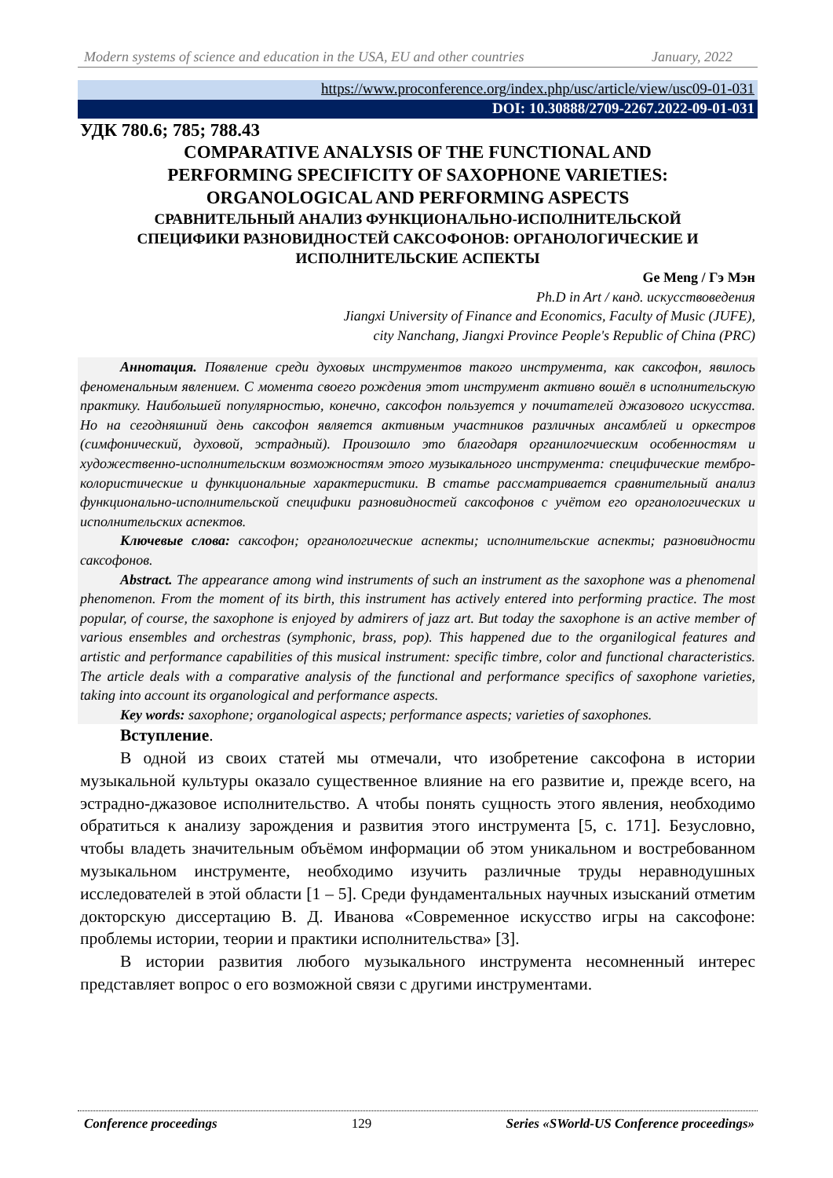Modern systems of science and education in the USA, EU and other countries January, 2022
https://www.proconference.org/index.php/usc/article/view/usc09-01-031
DOI: 10.30888/2709-2267.2022-09-01-031
УДК 780.6; 785; 788.43
COMPARATIVE ANALYSIS OF THE FUNCTIONAL AND
PERFORMING SPECIFICITY OF SAXOPHONE VARIETIES:
ORGANOLOGICAL AND PERFORMING ASPECTS
СРАВНИТЕЛЬНЫЙ АНАЛИЗ ФУНКЦИОНАЛЬНО-ИСПОЛНИТЕЛЬСКОЙ
СПЕЦИФИКИ РАЗНОВИДНОСТЕЙ САКСОФОНОВ: ОРГАНОЛОГИЧЕСКИЕ И
ИСПОЛНИТЕЛЬСКИЕ АСПЕКТЫ
Ge Meng / Гэ Мэн
Ph.D in Art / канд. искусствоведения
Jiangxi University of Finance and Economics, Faculty of Music (JUFE),
city Nanchang, Jiangxi Province People's Republic of China (PRC)
Аннотация. Появление среди духовых инструментов такого инструмента, как саксофон, явилось феноменальным явлением. С момента своего рождения этот инструмент активно вошёл в исполнительскую практику. Наибольшей популярностью, конечно, саксофон пользуется у почитателей джазового искусства. Но на сегодняшний день саксофон является активным участников различных ансамблей и оркестров (симфонический, духовой, эстрадный). Произошло это благодаря органилогчиеским особенностям и художественно-исполнительским возможностям этого музыкального инструмента: специфические тембро-колористические и функциональные характеристики. В статье рассматривается сравнительный анализ функционально-исполнительской специфики разновидностей саксофонов с учётом его органологических и исполнительских аспектов.
Ключевые слова: саксофон; органологические аспекты; исполнительские аспекты; разновидности саксофонов.
Abstract. The appearance among wind instruments of such an instrument as the saxophone was a phenomenal phenomenon. From the moment of its birth, this instrument has actively entered into performing practice. The most popular, of course, the saxophone is enjoyed by admirers of jazz art. But today the saxophone is an active member of various ensembles and orchestras (symphonic, brass, pop). This happened due to the organilogical features and artistic and performance capabilities of this musical instrument: specific timbre, color and functional characteristics. The article deals with a comparative analysis of the functional and performance specifics of saxophone varieties, taking into account its organological and performance aspects.
Key words: saxophone; organological aspects; performance aspects; varieties of saxophones.
Вступление.
В одной из своих статей мы отмечали, что изобретение саксофона в истории музыкальной культуры оказало существенное влияние на его развитие и, прежде всего, на эстрадно-джазовое исполнительство. А чтобы понять сущность этого явления, необходимо обратиться к анализу зарождения и развития этого инструмента [5, с. 171]. Безусловно, чтобы владеть значительным объёмом информации об этом уникальном и востребованном музыкальном инструменте, необходимо изучить различные труды неравнодушных исследователей в этой области [1 – 5]. Среди фундаментальных научных изысканий отметим докторскую диссертацию В. Д. Иванова «Современное искусство игры на саксофоне: проблемы истории, теории и практики исполнительства» [3].
В истории развития любого музыкального инструмента несомненный интерес представляет вопрос о его возможной связи с другими инструментами.
Conference proceedings 129 Series «SWorld-US Conference proceedings»